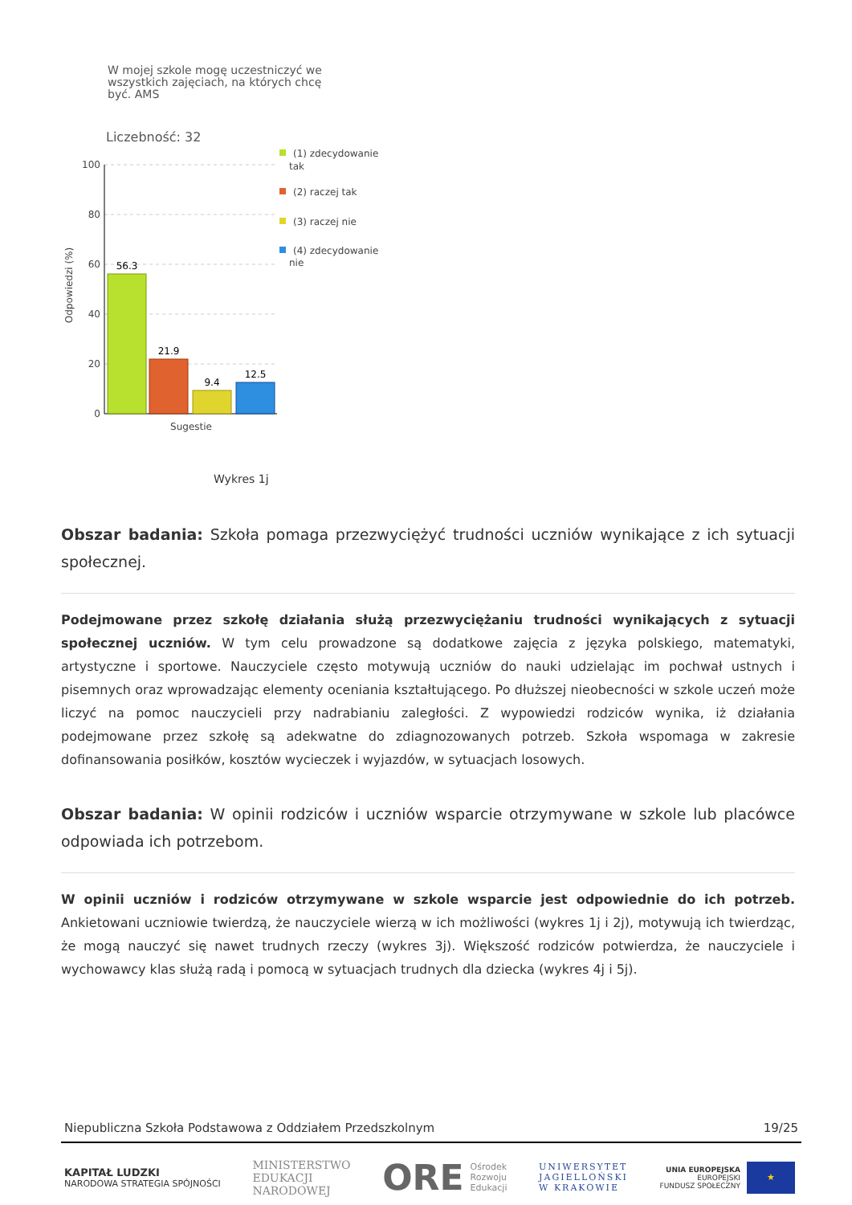W mojej szkole mogę uczestniczyć we
wszystkich zajęciach, na których chcę
być. AMS
Liczebność: 32
Odpowiedzi (%)
100
80
60
40
20
0
56.3
21.9
9.4
12.5
Sugestie
(1) zdecydowanie
tak
(2) raczej tak
(3) raczej nie
(4) zdecydowanie
nie
Wykres 1j
Obszar badania: Szkoła pomaga przezwyciężyć trudności uczniów wynikające z ich sytuacji społecznej.
Podejmowane przez szkołę działania służą przezwyciężaniu trudności wynikających z sytuacji społecznej uczniów. W tym celu prowadzone są dodatkowe zajęcia z języka polskiego, matematyki, artystyczne i sportowe. Nauczyciele często motywują uczniów do nauki udzielając im pochwał ustnych i pisemnych oraz wprowadzając elementy oceniania kształtującego. Po dłuższej nieobecności w szkole uczeń może liczyć na pomoc nauczycieli przy nadrabianiu zaległości. Z wypowiedzi rodziców wynika, iż działania podejmowane przez szkołę są adekwatne do zdiagnozowanych potrzeb. Szkoła wspomaga w zakresie dofinansowania posiłków, kosztów wycieczek i wyjazdów, w sytuacjach losowych.
Obszar badania: W opinii rodziców i uczniów wsparcie otrzymywane w szkole lub placówce odpowiada ich potrzebom.
W opinii uczniów i rodziców otrzymywane w szkole wsparcie jest odpowiednie do ich potrzeb. Ankietowani uczniowie twierdzą, że nauczyciele wierzą w ich możliwości (wykres 1j i 2j), motywują ich twierdząc, że mogą nauczyć się nawet trudnych rzeczy (wykres 3j). Większość rodziców potwierdza, że nauczyciele i wychowawcy klas służą radą i pomocą w sytuacjach trudnych dla dziecka (wykres 4j i 5j).
Niepubliczna Szkoła Podstawowa z Oddziałem Przedszkolnym 19/25
KAPITAŁ LUDZKI
NARODOWA STRATEGIA SPÓJNOŚCI
MINISTERSTWO
EDUKACJI
NARODOWEJ
ORE Ośrodek
Rozwoju
Edukacji
UNIWERSYTET
JAGIELLOŃSKI
W KRAKOWIE
UNIA EUROPEJSKA
EUROPEJSKI
FUNDUSZ SPOŁECZNY
★